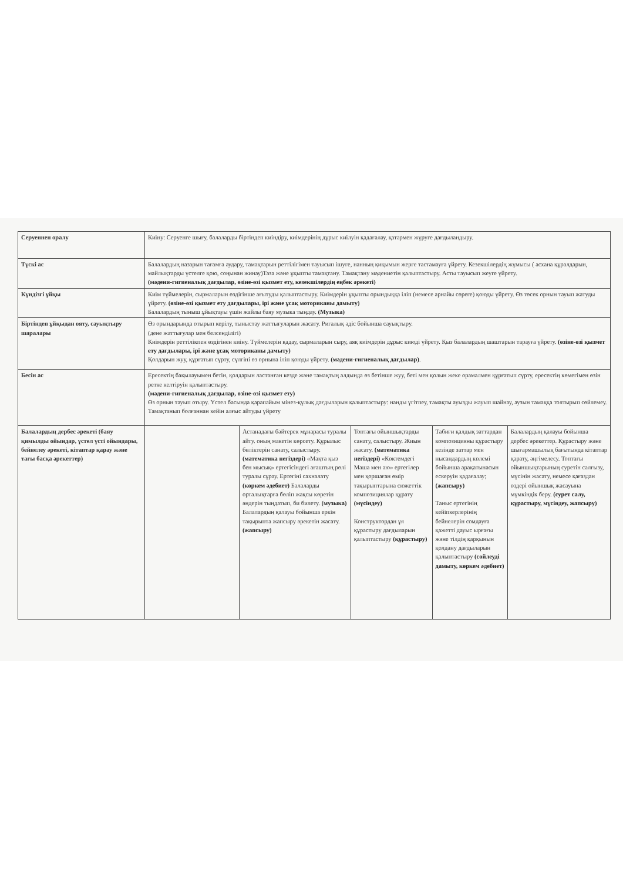| Серуеннен оралу | Киіну: Серуенге шығу, балаларды біртіндеп киіндіру, киімдерінің дұрыс киілуін қадағалау, қатармен жүруге дағдыландыру. | | | | |
| Түскі ас | Балалардың назарын тағамға аудару, тамақтарын реттілігімен тауысып ішуге, нанның қиқымын жерге тастамауға үйрету. Кезекшілердің жұмысы ( асхана құралдарын, майлықтарды үстелге қою, соңынан жинау)Таза және ұқыпты тамақтану. Тамақтану мәдениетін қалыптастыру. Асты тауысып жеуге үйрету. (мәдени-гигиеналық дағдылар, өзіне-өзі қызмет ету, кезекшілердің еңбек әрекеті) | | | | |
| Күндізгі ұйқы | Киім түймелерін, сырмаларын өздігінше ағытуды қалыптастыру. Киімдерін ұқыпты орындыққа іліп (немесе арнайы сөреге) қоюды үйрету. Өз төсек орнын тауып жатуды үйрету. (өзіне-өзі қызмет ету дағдылары, ірі және ұсақ моториканы дамыту) Балалардың тыныш ұйықтауы үшін жайлы баяу музыка тыңдау. (Музыка) | | | | |
| Біртіндеп ұйқыдан ояту, сауықтыру шаралары | Өз орындарында отырып керілу, тыныстау жаттығуларын жасату. Ригалық әдіс бойынша сауықтыру. (дене жаттығулар мен белсенділігі) Киімдерін реттілікпен өздігінен киіну. Түймелерін қадау, сырмаларын сыру, аяқ киімдерін дұрыс киюді үйрету. Қыз балалардың шаштарын тарауға үйрету. (өзіне-өзі қызмет ету дағдылары, ірі және ұсақ моториканы дамыту) Қолдарын жуу, құрғатып сүрту, сүлгіні өз орнына іліп қоюды үйрету. (мәдени-гигиеналық дағдылар) . | | | | |
| Бесін ас | Ересектің бақылауымен бетін, қолдарын ластанған кезде және тамақтың алдында өз бетінше жуу, беті мен қолын жеке орамалмен құрғатып сүрту, ересектің көмегімен өзін ретке келтіруін қалыптастыру. (мәдени-гигиеналық дағдылар, өзіне-өзі қызмет ету) Өз орнын тауып отыру. Үстел басында қарапайым мінез-құлық дағдыларын қалыптастыру: нанды үгітпеу, тамақты ауызды жауып шайнау, аузын тамаққа толтырып сөйлемеу. Тамақтанып болғаннан кейін алғыс айтуды үйрету | | | | |
| Балалардың дербес әрекеті (баяу қимылды ойындар, үстел үсті ойындары, бейнелеу әрекеті, кітаптар қарау және тағы басқа әрекеттер) | | Астанадағы бәйтерек мұнарасы туралы айту. оның макетін көрсету. Құрылыс бөліктерін санату, салыстыру. (математика негіздері) «Мақта қыз бен мысық» ертегісіндегі ағаштың рөлі туралы сұрау. Ертегіні сахналату (көркем әдебиет) Балаларды орталықтарға бөліп жақсы көретін әндерін тыңдатып, би билету. (музыка) Балалардың қалауы бойынша еркін тақырыпта жапсыру әрекетін жасату. (жапсыру) | Топтағы ойыншықтарды санату, салыстыру. Жиын жасату. (математика негіздері) «Көктемдегі Маша мен аю» ертегілер мен қоршаған өмір тақырыптарына сюжеттік композициялар құрату (мүсіндеу) Конструктордан ұя құрастыру дағдыларын қалыптастыру (құрастыру) | Табиғи қалдық заттардан композицияны құрастыру кезінде заттар мен нысандардың көлемі бойынша арақатынасын ескеруін қадағалау; (жапсыру) Таныс ертегінің кейіпкерлерінің бейнелерін сомдауға қажетті дауыс ырғағы және тілдің қарқынын қолдану дағдыларын қалыптастыру (сөйлеуді дамыту, көркем әдебиет) | Балалардың қалауы бойынша дербес әрекеттер. Құрастыру және шығармашылық бағытында кітаптар қарату, әңгімелесу. Топтағы ойыншықтарының суретін салғызу, мүсінін жасату, немесе қағаздан өздері ойыншық жасауына мүмкіндік беру. (сурет салу, құрастыру, мүсіндеу, жапсыру) |